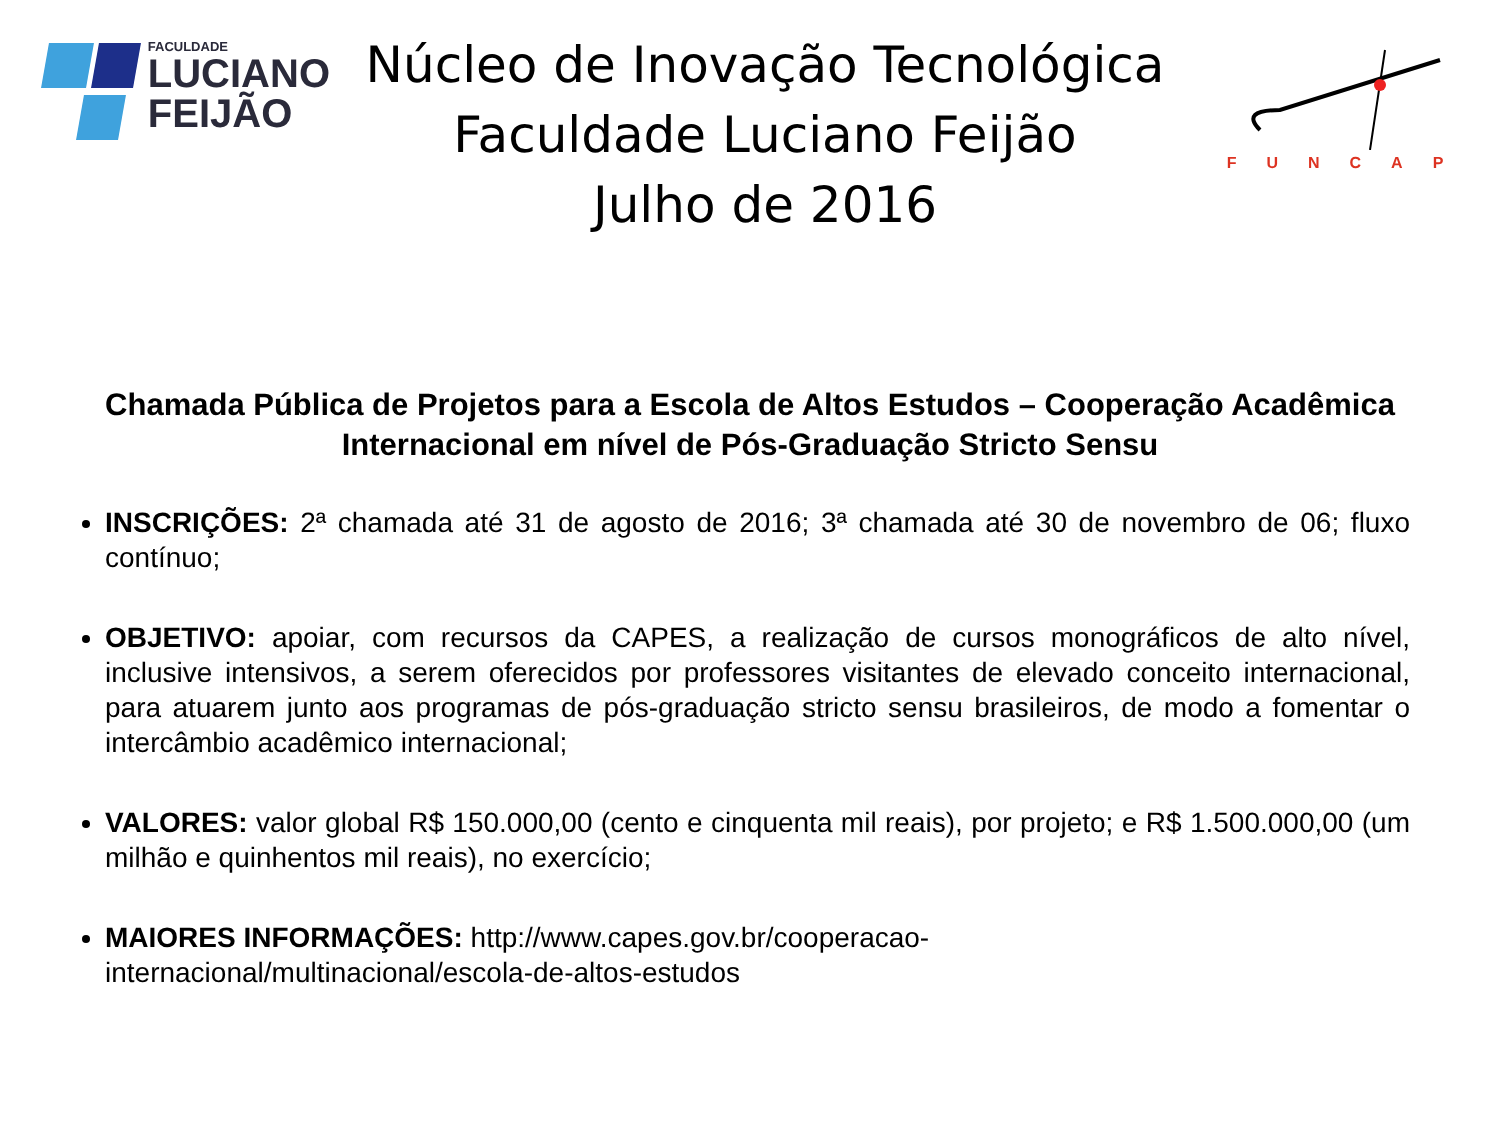FACULDADE
LUCIANO
FEIJÃO
Núcleo de Inovação Tecnológica
Faculdade Luciano Feijão
Julho de 2016
FUNCAP
Chamada Pública de Projetos para a Escola de Altos Estudos – Cooperação Acadêmica Internacional em nível de Pós-Graduação Stricto Sensu
INSCRIÇÕES: 2ª chamada até 31 de agosto de 2016; 3ª chamada até 30 de novembro de 06; fluxo contínuo;
OBJETIVO: apoiar, com recursos da CAPES, a realização de cursos monográficos de alto nível, inclusive intensivos, a serem oferecidos por professores visitantes de elevado conceito internacional, para atuarem junto aos programas de pós-graduação stricto sensu brasileiros, de modo a fomentar o intercâmbio acadêmico internacional;
VALORES: valor global R$ 150.000,00 (cento e cinquenta mil reais), por projeto; e R$ 1.500.000,00 (um milhão e quinhentos mil reais), no exercício;
MAIORES INFORMAÇÕES: http://www.capes.gov.br/cooperacao-
internacional/multinacional/escola-de-altos-estudos